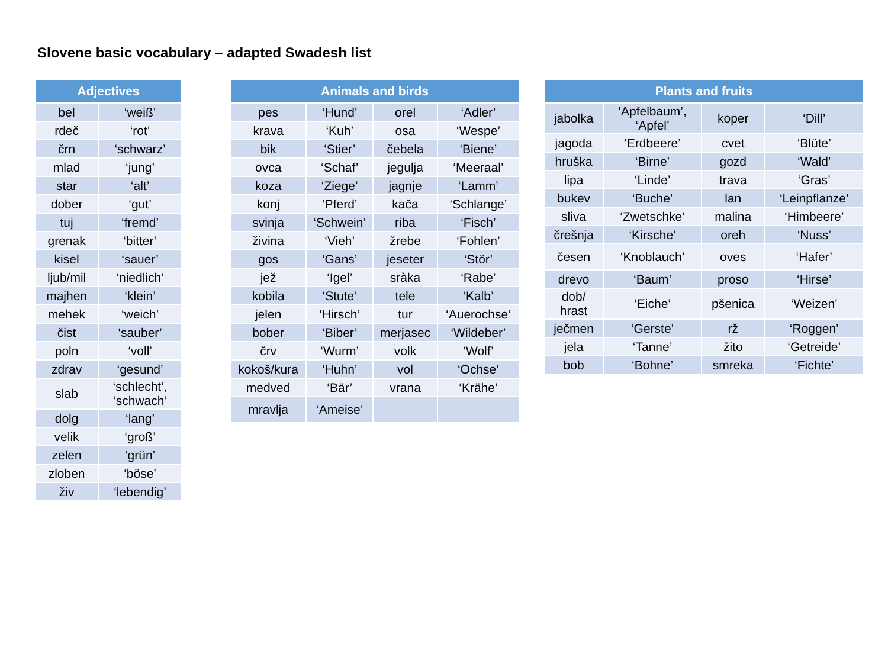Slovene basic vocabulary – adapted Swadesh list
| Adjectives | |
| --- | --- |
| bel | ‘weiß’ |
| rdeč | ‘rot’ |
| črn | ‘schwarz’ |
| mlad | ‘jung’ |
| star | ‘alt’ |
| dober | ‘gut’ |
| tuj | ‘fremd’ |
| grenak | ‘bitter’ |
| kisel | ‘sauer’ |
| ljub/mil | ‘niedlich’ |
| majhen | ‘klein’ |
| mehek | ‘weich’ |
| čist | ‘sauber’ |
| poln | ‘voll’ |
| zdrav | ‘gesund’ |
| slab | ‘schlecht’, ‘schwach’ |
| dolg | ‘lang’ |
| velik | ‘groß’ |
| zelen | ‘grün’ |
| zloben | ‘böse’ |
| živ | ‘lebendig’ |
| Animals and birds | | | |
| --- | --- | --- | --- |
| pes | ‘Hund’ | orel | ‘Adler’ |
| krava | ‘Kuh’ | osa | ‘Wespe’ |
| bik | ‘Stier’ | čebela | ‘Biene’ |
| ovca | ‘Schaf’ | jegulja | ‘Meeraal’ |
| koza | ‘Ziege’ | jagnje | ‘Lamm’ |
| konj | ‘Pferd’ | kača | ‘Schlange’ |
| svinja | ‘Schwein’ | riba | ‘Fisch’ |
| živina | ‘Vieh’ | žrebe | ‘Fohlen’ |
| gos | ‘Gans’ | jeseter | ‘Stör’ |
| jež | ‘Igel’ | sràka | ‘Rabe’ |
| kobila | ‘Stute’ | tele | ‘Kalb’ |
| jelen | ‘Hirsch’ | tur | ‘Auerochse’ |
| bober | ‘Biber’ | merjasec | ‘Wildeber’ |
| črv | ‘Wurm’ | volk | ‘Wolf’ |
| kokoš/kura | ‘Huhn’ | vol | ‘Ochse’ |
| medved | ‘Bär’ | vrana | ‘Krähe’ |
| mravlja | ‘Ameise’ | | |
| Plants and fruits | | | |
| --- | --- | --- | --- |
| jabolka | ‘Apfelbaum’, ‘Apfel’ | koper | ‘Dill’ |
| jagoda | ‘Erdbeere’ | cvet | ‘Blüte’ |
| hruška | ‘Birne’ | gozd | ‘Wald’ |
| lipa | ‘Linde’ | trava | ‘Gras’ |
| bukev | ‘Buche’ | lan | ‘Leinpflanze’ |
| sliva | ‘Zwetschke’ | malina | ‘Himbeere’ |
| črešnja | ‘Kirsche’ | oreh | ‘Nuss’ |
| česen | ‘Knoblauch’ | oves | ‘Hafer’ |
| drevo | ‘Baum’ | proso | ‘Hirse’ |
| dob/ hrast | ‘Eiche’ | pšenica | ‘Weizen’ |
| ječmen | ‘Gerste’ | rž | ‘Roggen’ |
| jela | ‘Tanne’ | žito | ‘Getreide’ |
| bob | ‘Bohne’ | smreka | ‘Fichte’ |